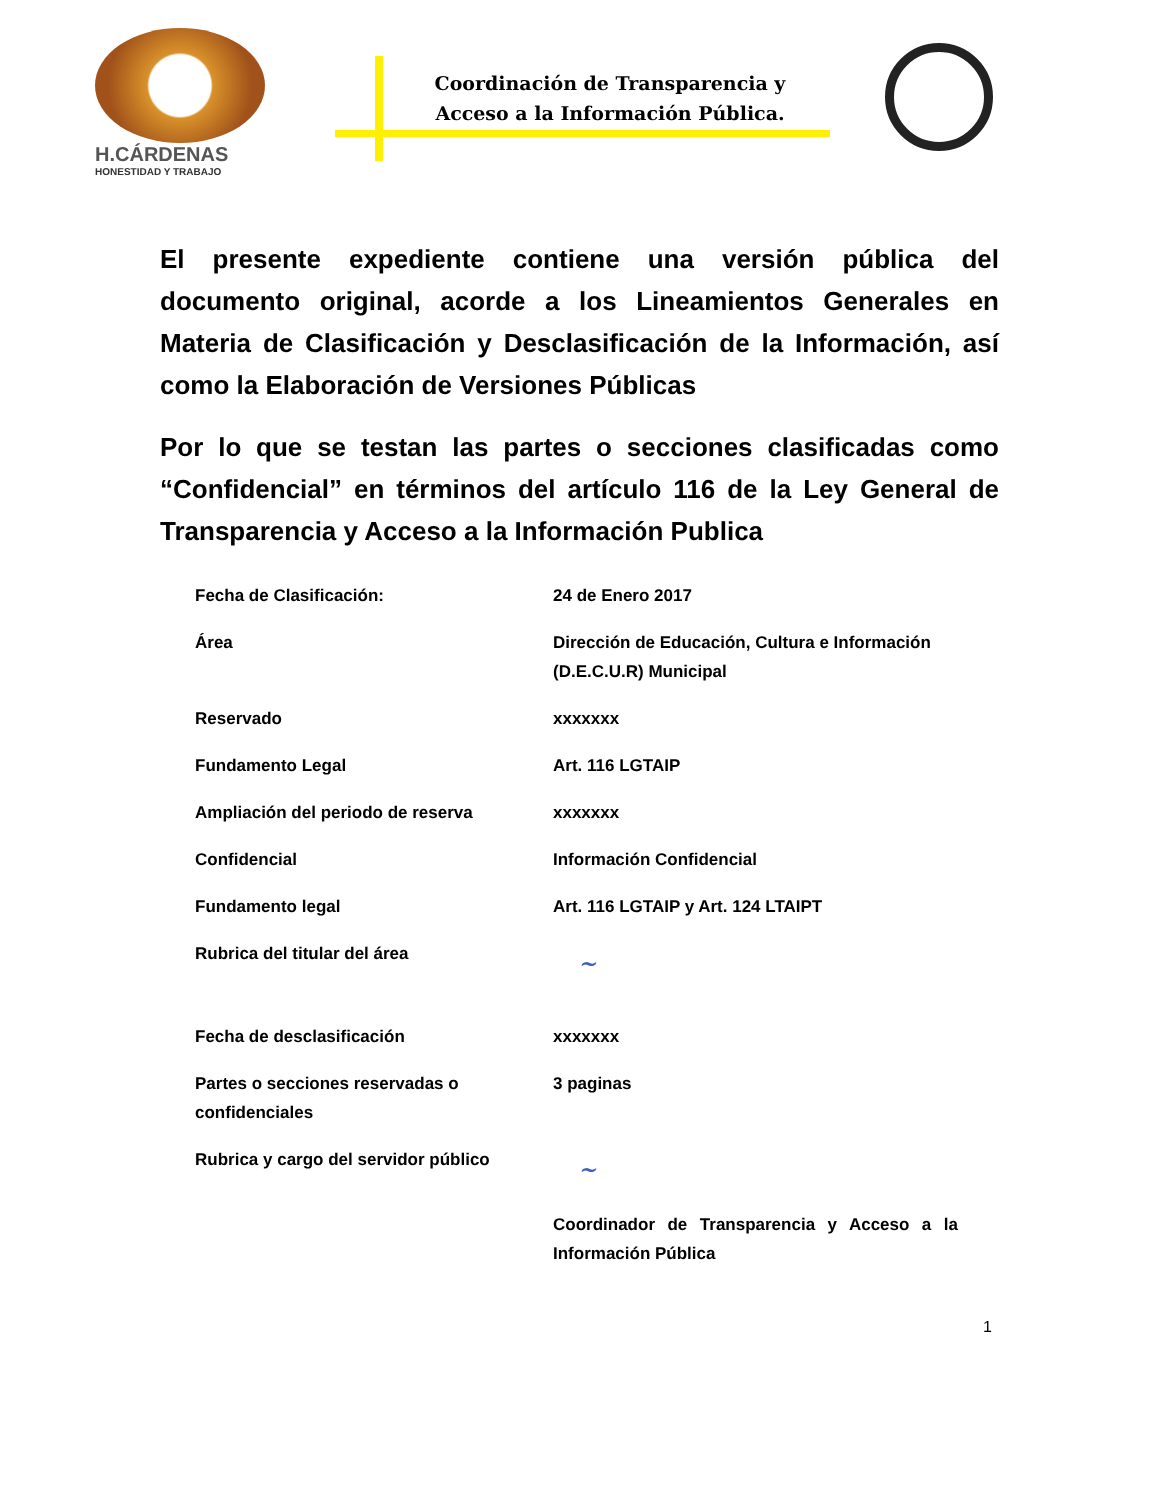H.CÁRDENAS
HONESTIDAD Y TRABAJO
Coordinación de Transparencia y Acceso a la Información Pública.
El presente expediente contiene una versión pública del documento original, acorde a los Lineamientos Generales en Materia de Clasificación y Desclasificación de la Información, así como la Elaboración de Versiones Públicas
Por lo que se testan las partes o secciones clasificadas como “Confidencial” en términos del artículo 116 de la Ley General de Transparencia y Acceso a la Información Publica
| Fecha de Clasificación: | 24 de Enero 2017 |
| Área | Dirección de Educación, Cultura e Información (D.E.C.U.R) Municipal |
| Reservado | xxxxxxx |
| Fundamento Legal | Art. 116 LGTAIP |
| Ampliación del periodo de reserva | xxxxxxx |
| Confidencial | Información Confidencial |
| Fundamento legal | Art. 116 LGTAIP y Art. 124 LTAIPT |
| Rubrica del titular del área | ~ |
| Fecha de desclasificación | xxxxxxx |
| Partes o secciones reservadas o confidenciales | 3 paginas |
| Rubrica y cargo del servidor público | ~ Coordinador de Transparencia y Acceso a la Información Pública |
1